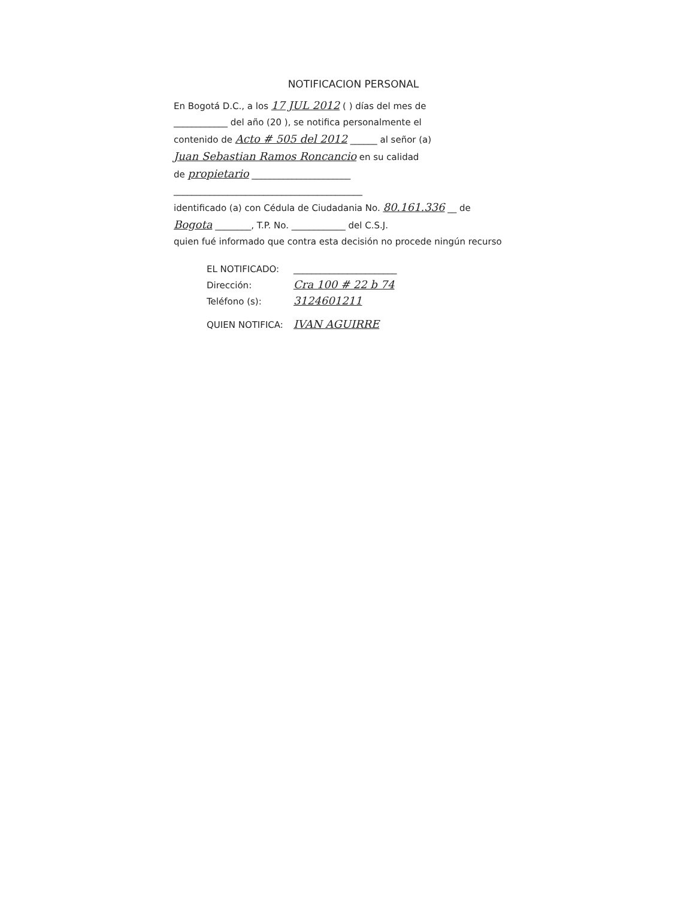NOTIFICACION PERSONAL
En Bogotá D.C., a los 17 JUL 2012 ( ) días del mes de
____________ del año (20 ), se notifica personalmente el
contenido de Acto # 505 del 2012 ______ al señor (a)
Juan Sebastian Ramos Roncancio en su calidad
de propietario ______________________
__________________________________________
identificado (a) con Cédula de Ciudadania No. 80.161.336 __ de
Bogota ________, T.P. No. ____________ del C.S.J.
quien fué informado que contra esta decisión no procede ningún recurso
EL NOTIFICADO: _______________________
Dirección: Cra 100 # 22 b 74
Teléfono (s): 3124601211
QUIEN NOTIFICA: IVAN AGUIRRE